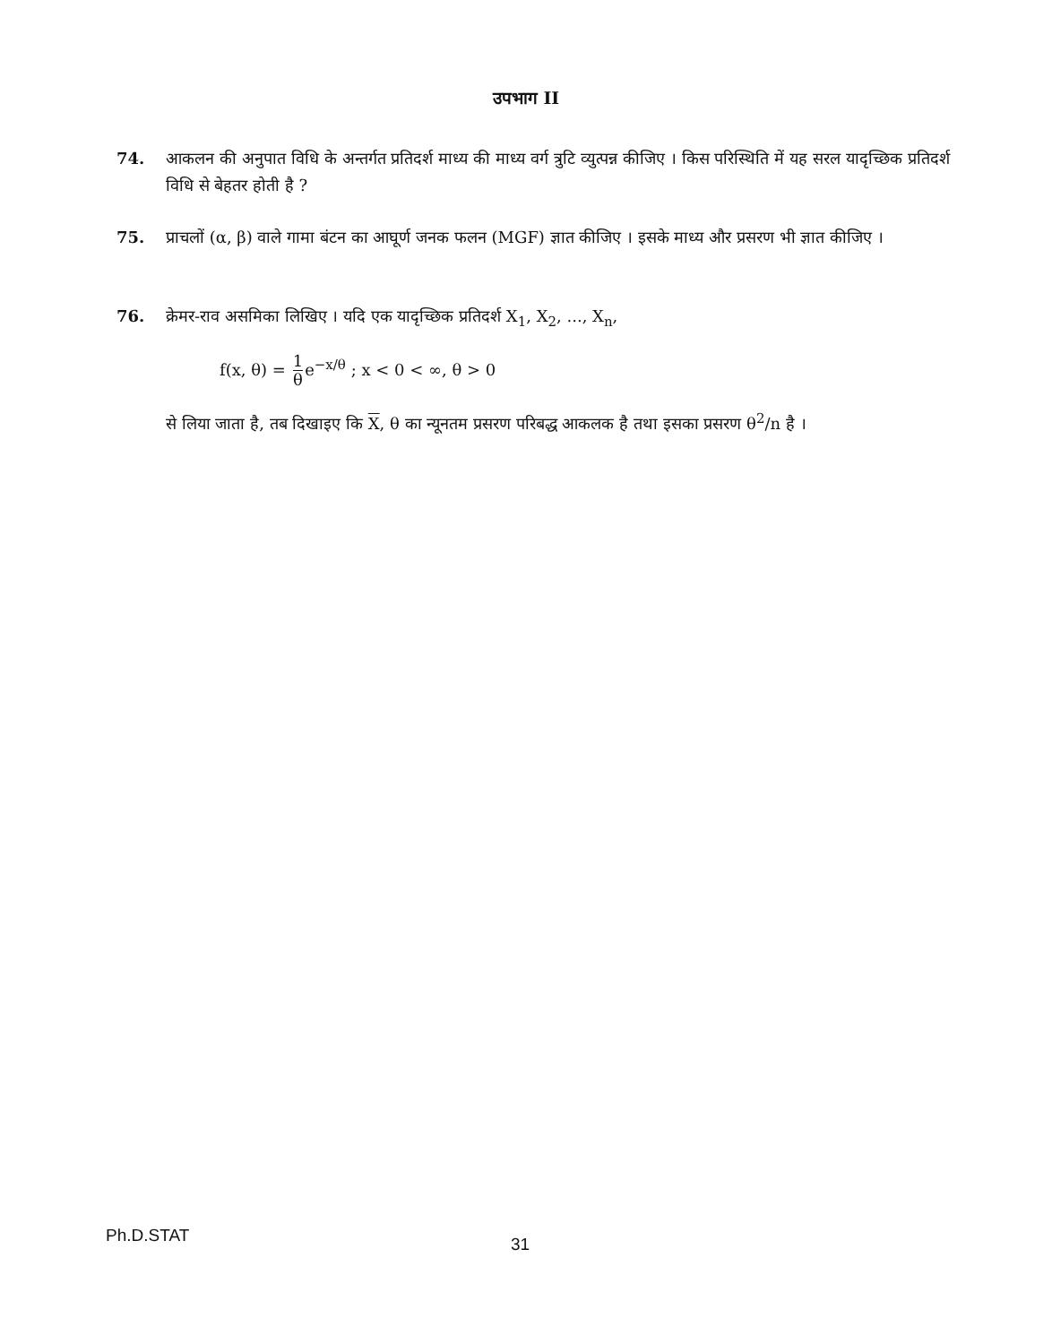उपभाग II
74. आकलन की अनुपात विधि के अन्तर्गत प्रतिदर्श माध्य की माध्य वर्ग त्रुटि व्युत्पन्न कीजिए । किस परिस्थिति में यह सरल यादृच्छिक प्रतिदर्श विधि से बेहतर होती है ?
75. प्राचलों (α, β) वाले गामा बंटन का आघूर्ण जनक फलन (MGF) ज्ञात कीजिए । इसके माध्य और प्रसरण भी ज्ञात कीजिए ।
76. क्रेमर-राव असमिका लिखिए । यदि एक यादृच्छिक प्रतिदर्श X<sub>1</sub>, X<sub>2</sub>, ..., X<sub>n</sub>,
f(x, θ) = 1 θe<sup>−x/θ</sup> ; x < 0 < ∞, θ > 0
से लिया जाता है, तब दिखाइए कि X, θ का न्यूनतम प्रसरण परिबद्ध आकलक है तथा इसका प्रसरण θ<sup>2</sup>/n है ।
Ph.D.STAT 31